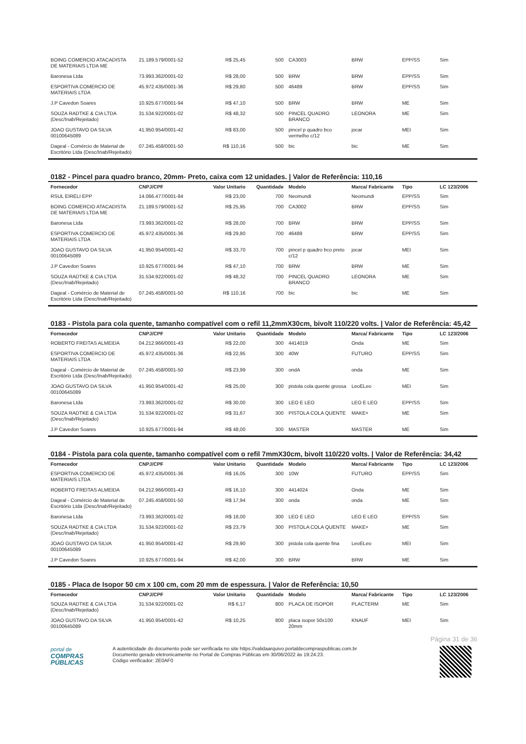| BOING COMERCIO ATACADISTA DE MATERIAIS LTDA ME | 21.189.579/0001-52 | R$ 25,45 | 500 | CA3003 | BRW | EPP/SS | Sim |
| Baronesa Ltda | 73.993.362/0001-02 | R$ 28,00 | 500 | BRW | BRW | EPP/SS | Sim |
| ESPORTIVA COMERCIO DE MATERIAIS LTDA | 45.972.435/0001-36 | R$ 29,80 | 500 | 46489 | BRW | EPP/SS | Sim |
| J.P Cavedon Soares | 10.925.677/0001-94 | R$ 47,10 | 500 | BRW | BRW | ME | Sim |
| SOUZA RADTKE & CIA LTDA (Desc/Inab/Rejeitado) | 31.534.922/0001-02 | R$ 48,32 | 500 | PINCEL QUADRO BRANCO | LEONORA | ME | Sim |
| JOAO GUSTAVO DA SILVA 00100645089 | 41.950.954/0001-42 | R$ 83,00 | 500 | pincel p quadro bco vermelho c/12 | jocar | MEI | Sim |
| Dageal - Comércio de Material de Escritório Ltda (Desc/Inab/Rejeitado) | 07.245.458/0001-50 | R$ 110,16 | 500 | bic | bic | ME | Sim |
0182 - Pincel para quadro branco, 20mm- Preto, caixa com 12 unidades. | Valor de Referência: 110,16
| Fornecedor | CNPJ/CPF | Valor Unitario | Quantidade | Modelo | Marca/ Fabricante | Tipo | LC 123/2006 |
| --- | --- | --- | --- | --- | --- | --- | --- |
| RSUL EIRELI EPP | 14.066.477/0001-84 | R$ 23,00 | 700 | Neomundi | Neomundi | EPP/SS | Sim |
| BOING COMERCIO ATACADISTA DE MATERIAIS LTDA ME | 21.189.579/0001-52 | R$ 25,95 | 700 | CA3002 | BRW | EPP/SS | Sim |
| Baronesa Ltda | 73.993.362/0001-02 | R$ 28,00 | 700 | BRW | BRW | EPP/SS | Sim |
| ESPORTIVA COMERCIO DE MATERIAIS LTDA | 45.972.435/0001-36 | R$ 29,80 | 700 | 46489 | BRW | EPP/SS | Sim |
| JOAO GUSTAVO DA SILVA 00100645089 | 41.950.954/0001-42 | R$ 33,70 | 700 | pincel p quadro bco preto c/12 | jocar | MEI | Sim |
| J.P Cavedon Soares | 10.925.677/0001-94 | R$ 47,10 | 700 | BRW | BRW | ME | Sim |
| SOUZA RADTKE & CIA LTDA (Desc/Inab/Rejeitado) | 31.534.922/0001-02 | R$ 48,32 | 700 | PINCEL QUADRO BRANCO | LEONORA | ME | Sim |
| Dageal - Comércio de Material de Escritório Ltda (Desc/Inab/Rejeitado) | 07.245.458/0001-50 | R$ 110,16 | 700 | bic | bic | ME | Sim |
0183 - Pistola para cola quente, tamanho compatível com o refil 11,2mmX30cm, bivolt 110/220 volts. | Valor de Referência: 45,42
| Fornecedor | CNPJ/CPF | Valor Unitario | Quantidade | Modelo | Marca/ Fabricante | Tipo | LC 123/2006 |
| --- | --- | --- | --- | --- | --- | --- | --- |
| ROBERTO FREITAS ALMEIDA | 04.212.966/0001-43 | R$ 22,00 | 300 | 4414019 | Onda | ME | Sim |
| ESPORTIVA COMERCIO DE MATERIAIS LTDA | 45.972.435/0001-36 | R$ 22,95 | 300 | 40W | FUTURO | EPP/SS | Sim |
| Dageal - Comércio de Material de Escritório Ltda (Desc/Inab/Rejeitado) | 07.245.458/0001-50 | R$ 23,99 | 300 | ondA | onda | ME | Sim |
| JOAO GUSTAVO DA SILVA 00100645089 | 41.950.954/0001-42 | R$ 25,00 | 300 | pistola cola quente grossa | LeoELeo | MEI | Sim |
| Baronesa Ltda | 73.993.362/0001-02 | R$ 30,00 | 300 | LEO E LEO | LEO E LEO | EPP/SS | Sim |
| SOUZA RADTKE & CIA LTDA (Desc/Inab/Rejeitado) | 31.534.922/0001-02 | R$ 31,67 | 300 | PISTOLA COLA QUENTE | MAKE+ | ME | Sim |
| J.P Cavedon Soares | 10.925.677/0001-94 | R$ 48,00 | 300 | MASTER | MASTER | ME | Sim |
0184 - Pistola para cola quente, tamanho compatível com o refil 7mmX30cm, bivolt 110/220 volts. | Valor de Referência: 34,42
| Fornecedor | CNPJ/CPF | Valor Unitario | Quantidade | Modelo | Marca/ Fabricante | Tipo | LC 123/2006 |
| --- | --- | --- | --- | --- | --- | --- | --- |
| ESPORTIVA COMERCIO DE MATERIAIS LTDA | 45.972.435/0001-36 | R$ 16,05 | 300 | 10W | FUTURO | EPP/SS | Sim |
| ROBERTO FREITAS ALMEIDA | 04.212.966/0001-43 | R$ 16,10 | 300 | 4414024 | Onda | ME | Sim |
| Dageal - Comércio de Material de Escritório Ltda (Desc/Inab/Rejeitado) | 07.245.458/0001-50 | R$ 17,94 | 300 | onda | onda | ME | Sim |
| Baronesa Ltda | 73.993.362/0001-02 | R$ 18,00 | 300 | LEO E LEO | LEO E LEO | EPP/SS | Sim |
| SOUZA RADTKE & CIA LTDA (Desc/Inab/Rejeitado) | 31.534.922/0001-02 | R$ 23,79 | 300 | PISTOLA COLA QUENTE | MAKE+ | ME | Sim |
| JOAO GUSTAVO DA SILVA 00100645089 | 41.950.954/0001-42 | R$ 29,90 | 300 | pistola cola quente fina | LeoELeo | MEI | Sim |
| J.P Cavedon Soares | 10.925.677/0001-94 | R$ 42,00 | 300 | BRW | BRW | ME | Sim |
0185 - Placa de Isopor 50 cm x 100 cm, com 20 mm de espessura. | Valor de Referência: 10,50
| Fornecedor | CNPJ/CPF | Valor Unitario | Quantidade | Modelo | Marca/ Fabricante | Tipo | LC 123/2006 |
| --- | --- | --- | --- | --- | --- | --- | --- |
| SOUZA RADTKE & CIA LTDA (Desc/Inab/Rejeitado) | 31.534.922/0001-02 | R$ 6,17 | 800 | PLACA DE ISOPOR | PLACTERM | ME | Sim |
| JOAO GUSTAVO DA SILVA 00100645089 | 41.950.954/0001-42 | R$ 10,25 | 800 | placa isopor 50x100 20mm | KNAUF | MEI | Sim |
Página 31 de 36
portal de
COMPRAS
PÚBLICAS
A autenticidade do documento pode ser verificada no site https://validaarquivo.portaldecompraspublicas.com.br
Documento gerado eletronicamente no Portal de Compras Públicas em 30/06/2022 às 19:24:23.
Código verificador: 2E0AF0